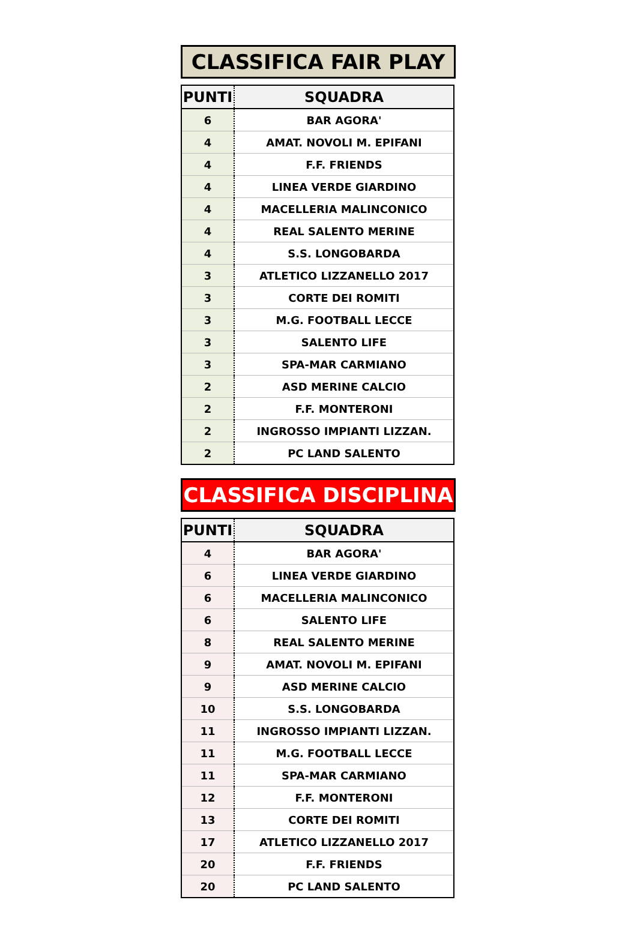CLASSIFICA FAIR PLAY
| PUNTI | SQUADRA |
| --- | --- |
| 6 | BAR AGORA' |
| 4 | AMAT. NOVOLI M. EPIFANI |
| 4 | F.F. FRIENDS |
| 4 | LINEA VERDE GIARDINO |
| 4 | MACELLERIA MALINCONICO |
| 4 | REAL SALENTO MERINE |
| 4 | S.S. LONGOBARDA |
| 3 | ATLETICO LIZZANELLO 2017 |
| 3 | CORTE DEI ROMITI |
| 3 | M.G. FOOTBALL LECCE |
| 3 | SALENTO LIFE |
| 3 | SPA-MAR CARMIANO |
| 2 | ASD MERINE CALCIO |
| 2 | F.F. MONTERONI |
| 2 | INGROSSO IMPIANTI LIZZAN. |
| 2 | PC LAND SALENTO |
CLASSIFICA DISCIPLINA
| PUNTI | SQUADRA |
| --- | --- |
| 4 | BAR AGORA' |
| 6 | LINEA VERDE GIARDINO |
| 6 | MACELLERIA MALINCONICO |
| 6 | SALENTO LIFE |
| 8 | REAL SALENTO MERINE |
| 9 | AMAT. NOVOLI M. EPIFANI |
| 9 | ASD MERINE CALCIO |
| 10 | S.S. LONGOBARDA |
| 11 | INGROSSO IMPIANTI LIZZAN. |
| 11 | M.G. FOOTBALL LECCE |
| 11 | SPA-MAR CARMIANO |
| 12 | F.F. MONTERONI |
| 13 | CORTE DEI ROMITI |
| 17 | ATLETICO LIZZANELLO 2017 |
| 20 | F.F. FRIENDS |
| 20 | PC LAND SALENTO |